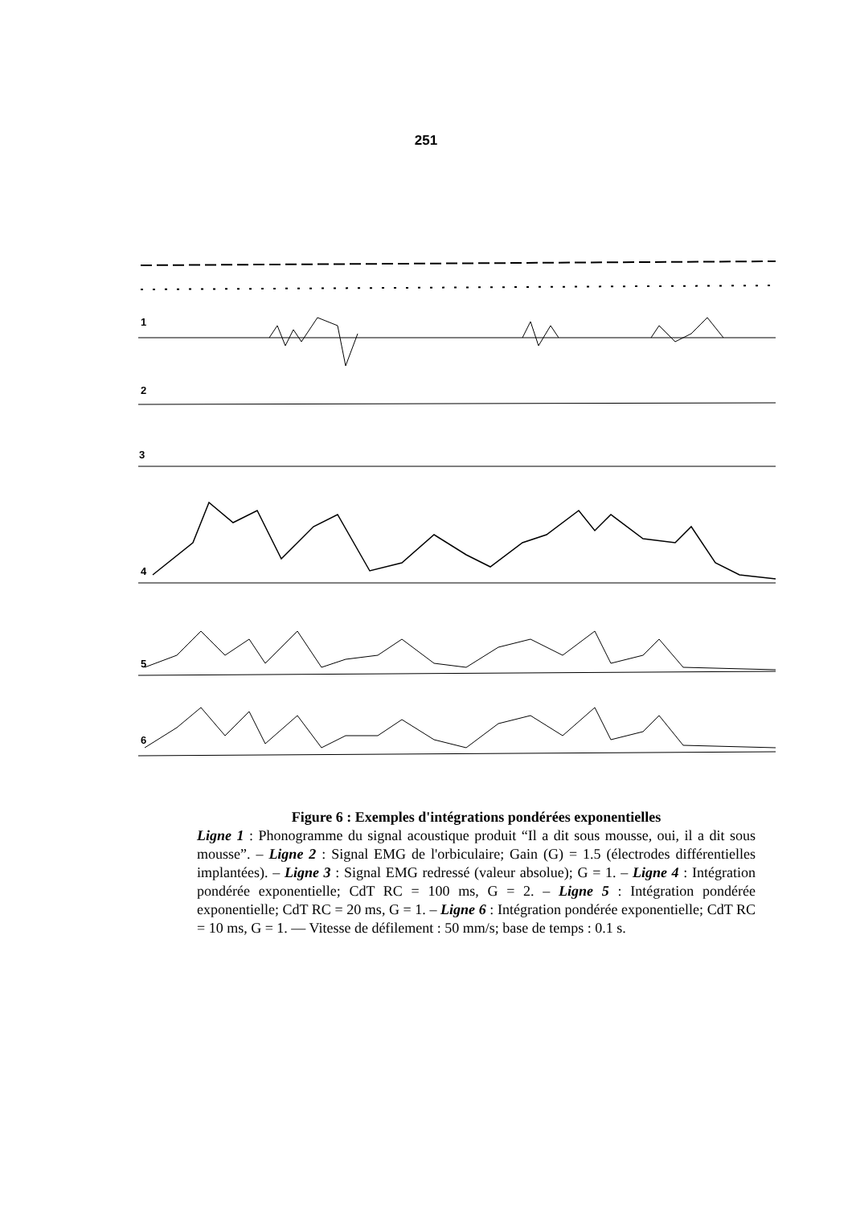251
1
2
3
4
5
6
Figure 6 : Exemples d'intégrations pondérées exponentielles
Ligne 1 : Phonogramme du signal acoustique produit “Il a dit sous mousse, oui, il a dit sous mousse”. – Ligne 2 : Signal EMG de l'orbiculaire; Gain (G) = 1.5 (électrodes différentielles implantées). – Ligne 3 : Signal EMG redressé (valeur absolue); G = 1. – Ligne 4 : Intégration pondérée exponentielle; CdT RC = 100 ms, G = 2. – Ligne 5 : Intégration pondérée exponentielle; CdT RC = 20 ms, G = 1. – Ligne 6 : Intégration pondérée exponentielle; CdT RC = 10 ms, G = 1. — Vitesse de défilement : 50 mm/s; base de temps : 0.1 s.